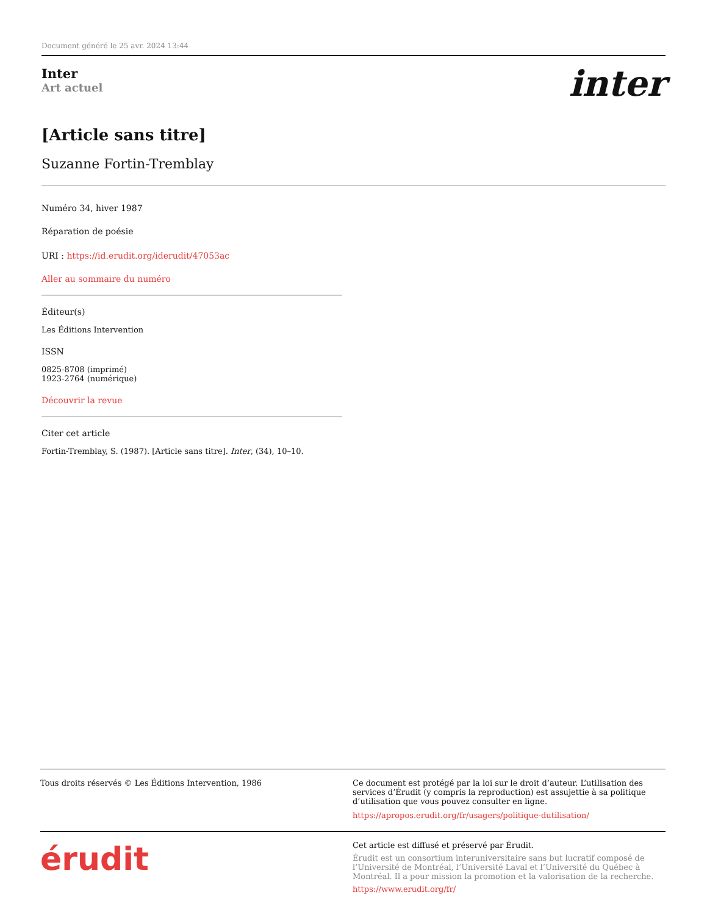Document généré le 25 avr. 2024 13:44
Inter
Art actuel
inter
[Article sans titre]
Suzanne Fortin-Tremblay
Numéro 34, hiver 1987
Réparation de poésie
URI : https://id.erudit.org/iderudit/47053ac
Aller au sommaire du numéro
Éditeur(s)
Les Éditions Intervention
ISSN
0825-8708 (imprimé)
1923-2764 (numérique)
Découvrir la revue
Citer cet article
Fortin-Tremblay, S. (1987). [Article sans titre]. Inter, (34), 10–10.
Tous droits réservés © Les Éditions Intervention, 1986 Ce document est protégé par la loi sur le droit d’auteur. L’utilisation des services d’Érudit (y compris la reproduction) est assujettie à sa politique d’utilisation que vous pouvez consulter en ligne.
https://apropos.erudit.org/fr/usagers/politique-dutilisation/
érudit
Cet article est diffusé et préservé par Érudit.
Érudit est un consortium interuniversitaire sans but lucratif composé de l’Université de Montréal, l’Université Laval et l’Université du Québec à Montréal. Il a pour mission la promotion et la valorisation de la recherche.
https://www.erudit.org/fr/